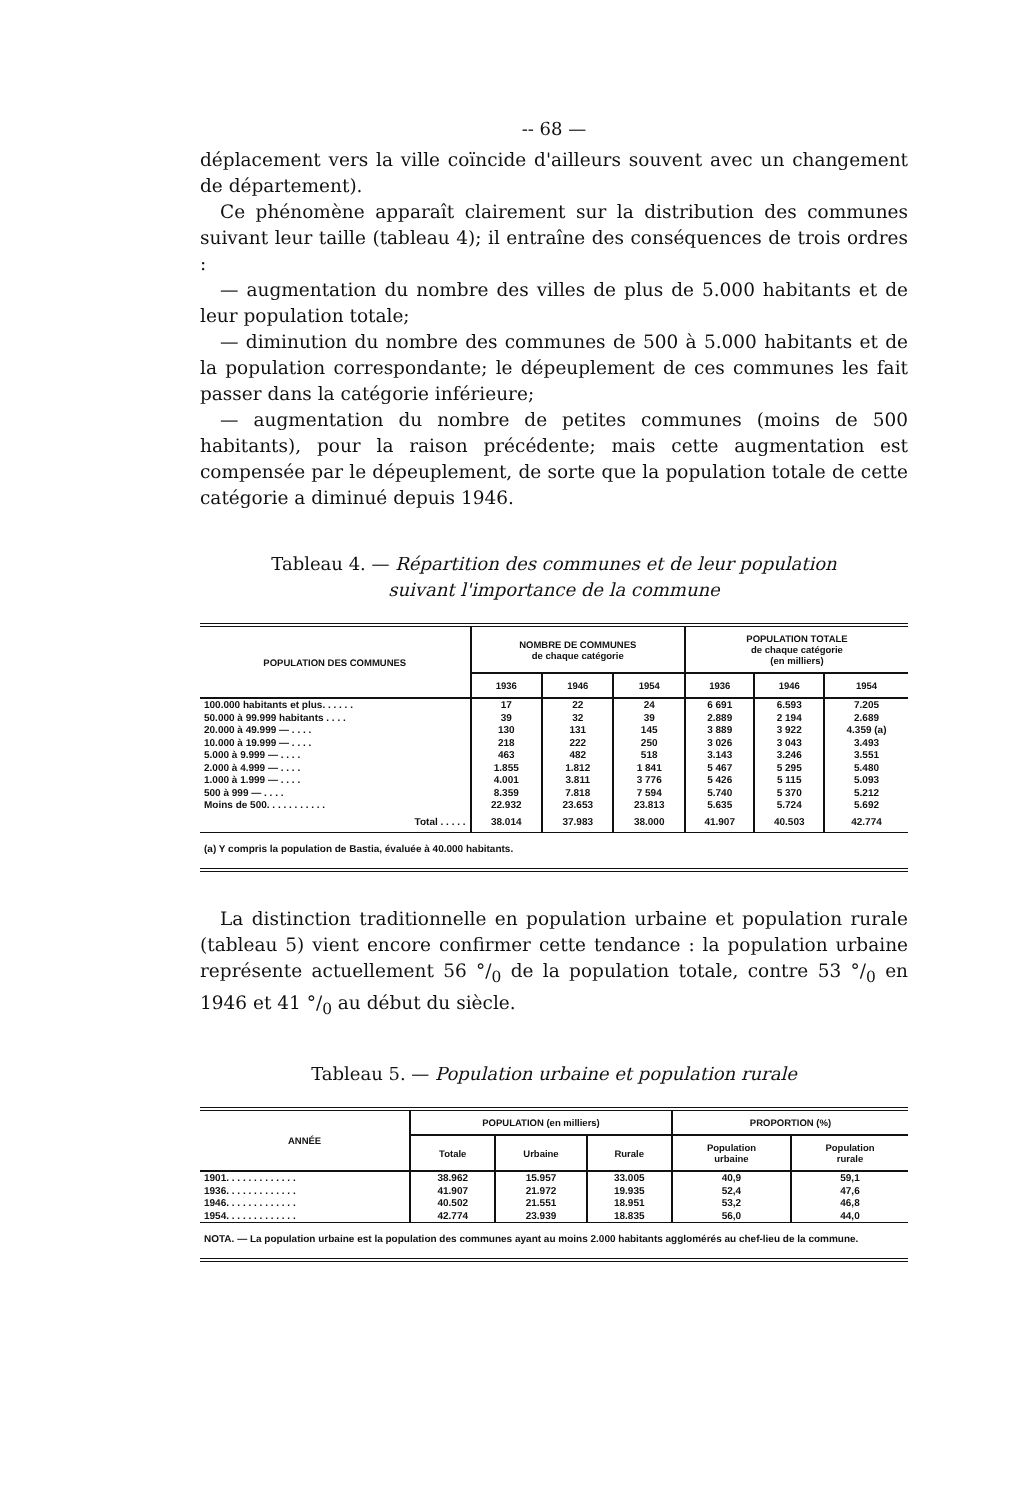-- 68 —
déplacement vers la ville coïncide d'ailleurs souvent avec un changement de département).
Ce phénomène apparaît clairement sur la distribution des communes suivant leur taille (tableau 4); il entraîne des conséquences de trois ordres :
— augmentation du nombre des villes de plus de 5.000 habitants et de leur population totale;
— diminution du nombre des communes de 500 à 5.000 habitants et de la population correspondante; le dépeuplement de ces communes les fait passer dans la catégorie inférieure;
— augmentation du nombre de petites communes (moins de 500 habitants), pour la raison précédente; mais cette augmentation est compensée par le dépeuplement, de sorte que la population totale de cette catégorie a diminué depuis 1946.
Tableau 4. — Répartition des communes et de leur population
suivant l'importance de la commune
| POPULATION DES COMMUNES | NOMBRE DE COMMUNES de chaque catégorie | | | POPULATION TOTALE de chaque catégorie (en milliers) | | |
| --- | --- | --- | --- | --- | --- | --- |
| | 1936 | 1946 | 1954 | 1936 | 1946 | 1954 |
| 100.000 habitants et plus. . . . . . | 17 | 22 | 24 | 6 691 | 6.593 | 7.205 |
| 50.000 à 99.999 habitants . . . . | 39 | 32 | 39 | 2.889 | 2 194 | 2.689 |
| 20.000 à 49.999 — . . . . | 130 | 131 | 145 | 3 889 | 3 922 | 4.359 (a) |
| 10.000 à 19.999 — . . . . | 218 | 222 | 250 | 3 026 | 3 043 | 3.493 |
| 5.000 à 9.999 — . . . . | 463 | 482 | 518 | 3.143 | 3.246 | 3.551 |
| 2.000 à 4.999 — . . . . | 1.855 | 1.812 | 1 841 | 5 467 | 5 295 | 5.480 |
| 1.000 à 1.999 — . . . . | 4.001 | 3.811 | 3 776 | 5 426 | 5 115 | 5.093 |
| 500 à 999 — . . . . | 8.359 | 7.818 | 7 594 | 5.740 | 5 370 | 5.212 |
| Moins de 500. . . . . . . . . . . | 22.932 | 23.653 | 23.813 | 5.635 | 5.724 | 5.692 |
| Total . . . . . | 38.014 | 37.983 | 38.000 | 41.907 | 40.503 | 42.774 |
(a) Y compris la population de Bastia, évaluée à 40.000 habitants.
La distinction traditionnelle en population urbaine et population rurale (tableau 5) vient encore confirmer cette tendance : la population urbaine représente actuellement 56 °/<sub>0</sub> de la population totale, contre 53 °/<sub>0</sub> en 1946 et 41 °/<sub>0</sub> au début du siècle.
Tableau 5. — Population urbaine et population rurale
| ANNÉE | POPULATION (en milliers) | | | PROPORTION (%) | |
| --- | --- | --- | --- | --- | --- |
| | Totale | Urbaine | Rurale | Population urbaine | Population rurale |
| 1901. . . . . . . . . . . . . | 38.962 | 15.957 | 33.005 | 40,9 | 59,1 |
| 1936. . . . . . . . . . . . . | 41.907 | 21.972 | 19.935 | 52,4 | 47,6 |
| 1946. . . . . . . . . . . . . | 40.502 | 21.551 | 18.951 | 53,2 | 46,8 |
| 1954. . . . . . . . . . . . . | 42.774 | 23.939 | 18.835 | 56,0 | 44,0 |
NOTA. — La population urbaine est la population des communes ayant au moins 2.000 habitants agglomérés au chef-lieu de la commune.